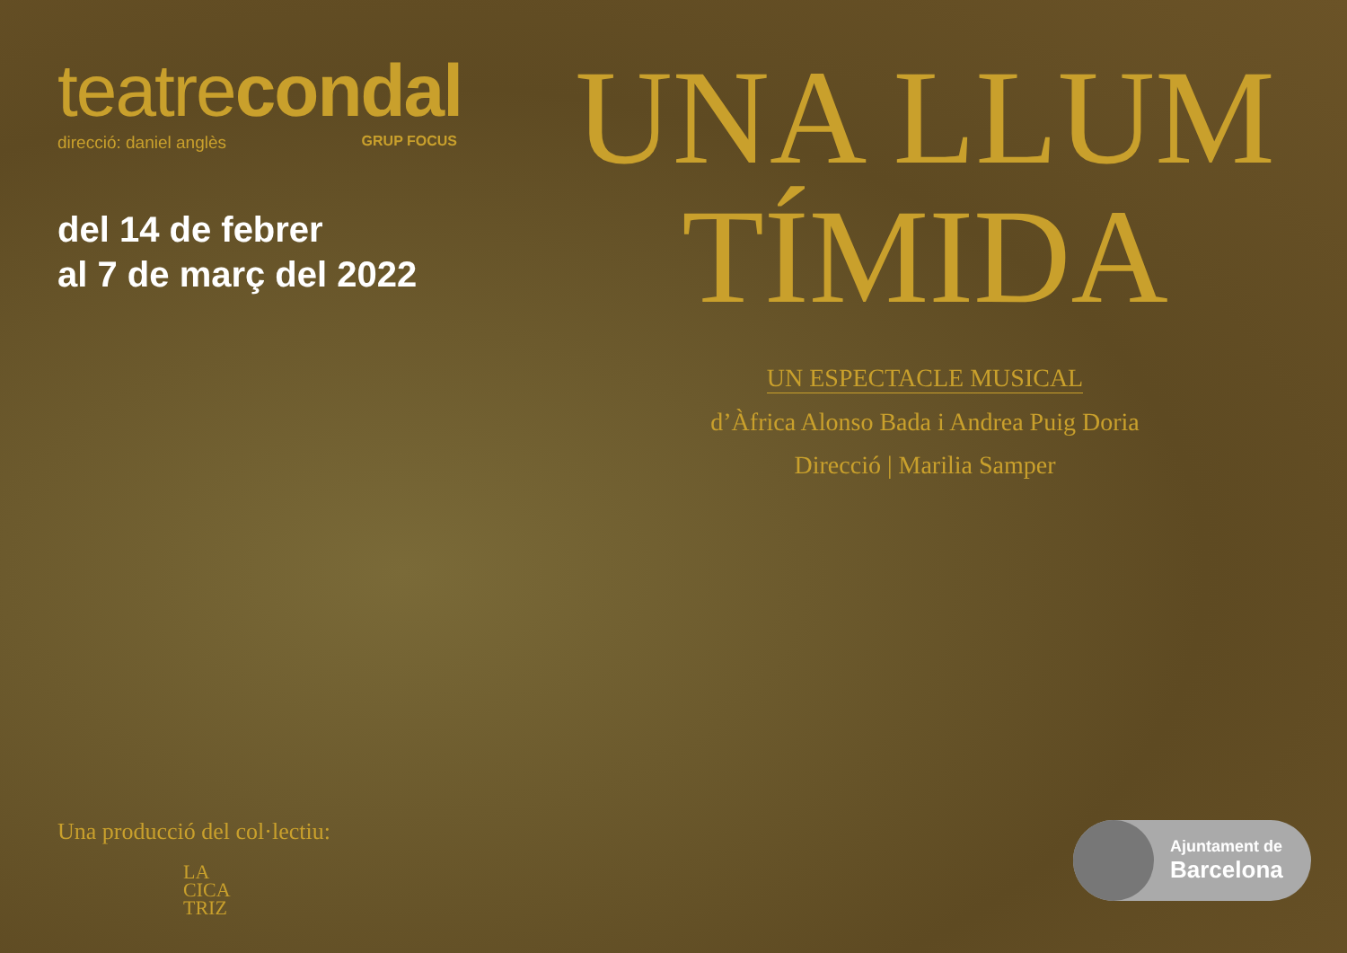teatrecondal
direcció: daniel anglès GRUP FOCUS
del 14 de febrer
al 7 de març del 2022
Una producció del col·lectiu:
LA
CICA
TRIZ
UNA LLUM
TÍMIDA
UN ESPECTACLE MUSICAL
d’Àfrica Alonso Bada i Andrea Puig Doria
Direcció | Marilia Samper
Ajuntament de
Barcelona